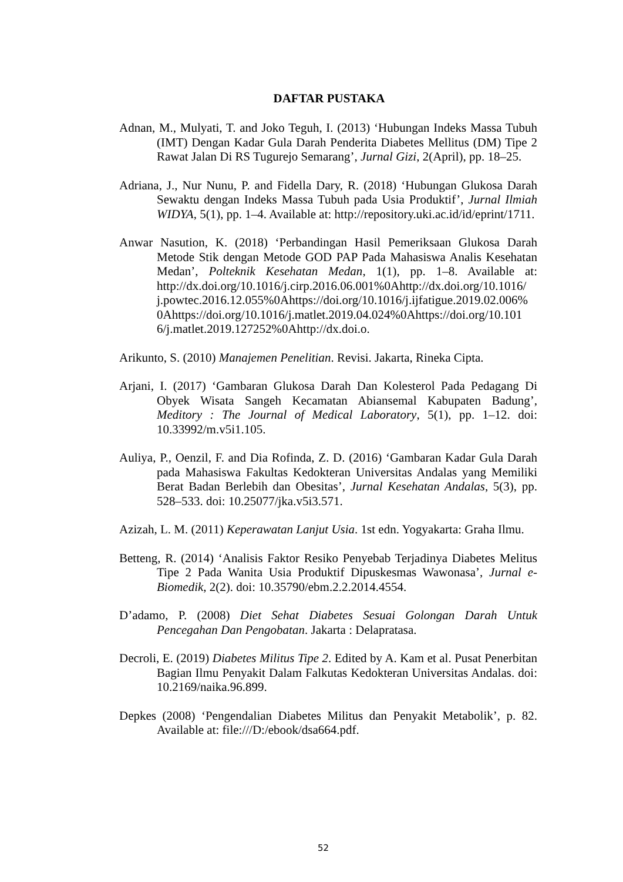DAFTAR PUSTAKA
Adnan, M., Mulyati, T. and Joko Teguh, I. (2013) ‘Hubungan Indeks Massa Tubuh (IMT) Dengan Kadar Gula Darah Penderita Diabetes Mellitus (DM) Tipe 2 Rawat Jalan Di RS Tugurejo Semarang’, Jurnal Gizi, 2(April), pp. 18–25.
Adriana, J., Nur Nunu, P. and Fidella Dary, R. (2018) ‘Hubungan Glukosa Darah Sewaktu dengan Indeks Massa Tubuh pada Usia Produktif’, Jurnal Ilmiah WIDYA, 5(1), pp. 1–4. Available at: http://repository.uki.ac.id/id/eprint/1711.
Anwar Nasution, K. (2018) ‘Perbandingan Hasil Pemeriksaan Glukosa Darah Metode Stik dengan Metode GOD PAP Pada Mahasiswa Analis Kesehatan Medan’, Polteknik Kesehatan Medan, 1(1), pp. 1–8. Available at: http://dx.doi.org/10.1016/j.cirp.2016.06.001%0Ahttp://dx.doi.org/10.1016/ j.powtec.2016.12.055%0Ahttps://doi.org/10.1016/j.ijfatigue.2019.02.006% 0Ahttps://doi.org/10.1016/j.matlet.2019.04.024%0Ahttps://doi.org/10.101 6/j.matlet.2019.127252%0Ahttp://dx.doi.o.
Arikunto, S. (2010) Manajemen Penelitian. Revisi. Jakarta, Rineka Cipta.
Arjani, I. (2017) ‘Gambaran Glukosa Darah Dan Kolesterol Pada Pedagang Di Obyek Wisata Sangeh Kecamatan Abiansemal Kabupaten Badung’, Meditory : The Journal of Medical Laboratory, 5(1), pp. 1–12. doi: 10.33992/m.v5i1.105.
Auliya, P., Oenzil, F. and Dia Rofinda, Z. D. (2016) ‘Gambaran Kadar Gula Darah pada Mahasiswa Fakultas Kedokteran Universitas Andalas yang Memiliki Berat Badan Berlebih dan Obesitas’, Jurnal Kesehatan Andalas, 5(3), pp. 528–533. doi: 10.25077/jka.v5i3.571.
Azizah, L. M. (2011) Keperawatan Lanjut Usia. 1st edn. Yogyakarta: Graha Ilmu.
Betteng, R. (2014) ‘Analisis Faktor Resiko Penyebab Terjadinya Diabetes Melitus Tipe 2 Pada Wanita Usia Produktif Dipuskesmas Wawonasa’, Jurnal e-Biomedik, 2(2). doi: 10.35790/ebm.2.2.2014.4554.
D’adamo, P. (2008) Diet Sehat Diabetes Sesuai Golongan Darah Untuk Pencegahan Dan Pengobatan. Jakarta : Delapratasa.
Decroli, E. (2019) Diabetes Militus Tipe 2. Edited by A. Kam et al. Pusat Penerbitan Bagian Ilmu Penyakit Dalam Falkutas Kedokteran Universitas Andalas. doi: 10.2169/naika.96.899.
Depkes (2008) ‘Pengendalian Diabetes Militus dan Penyakit Metabolik’, p. 82. Available at: file:///D:/ebook/dsa664.pdf.
52